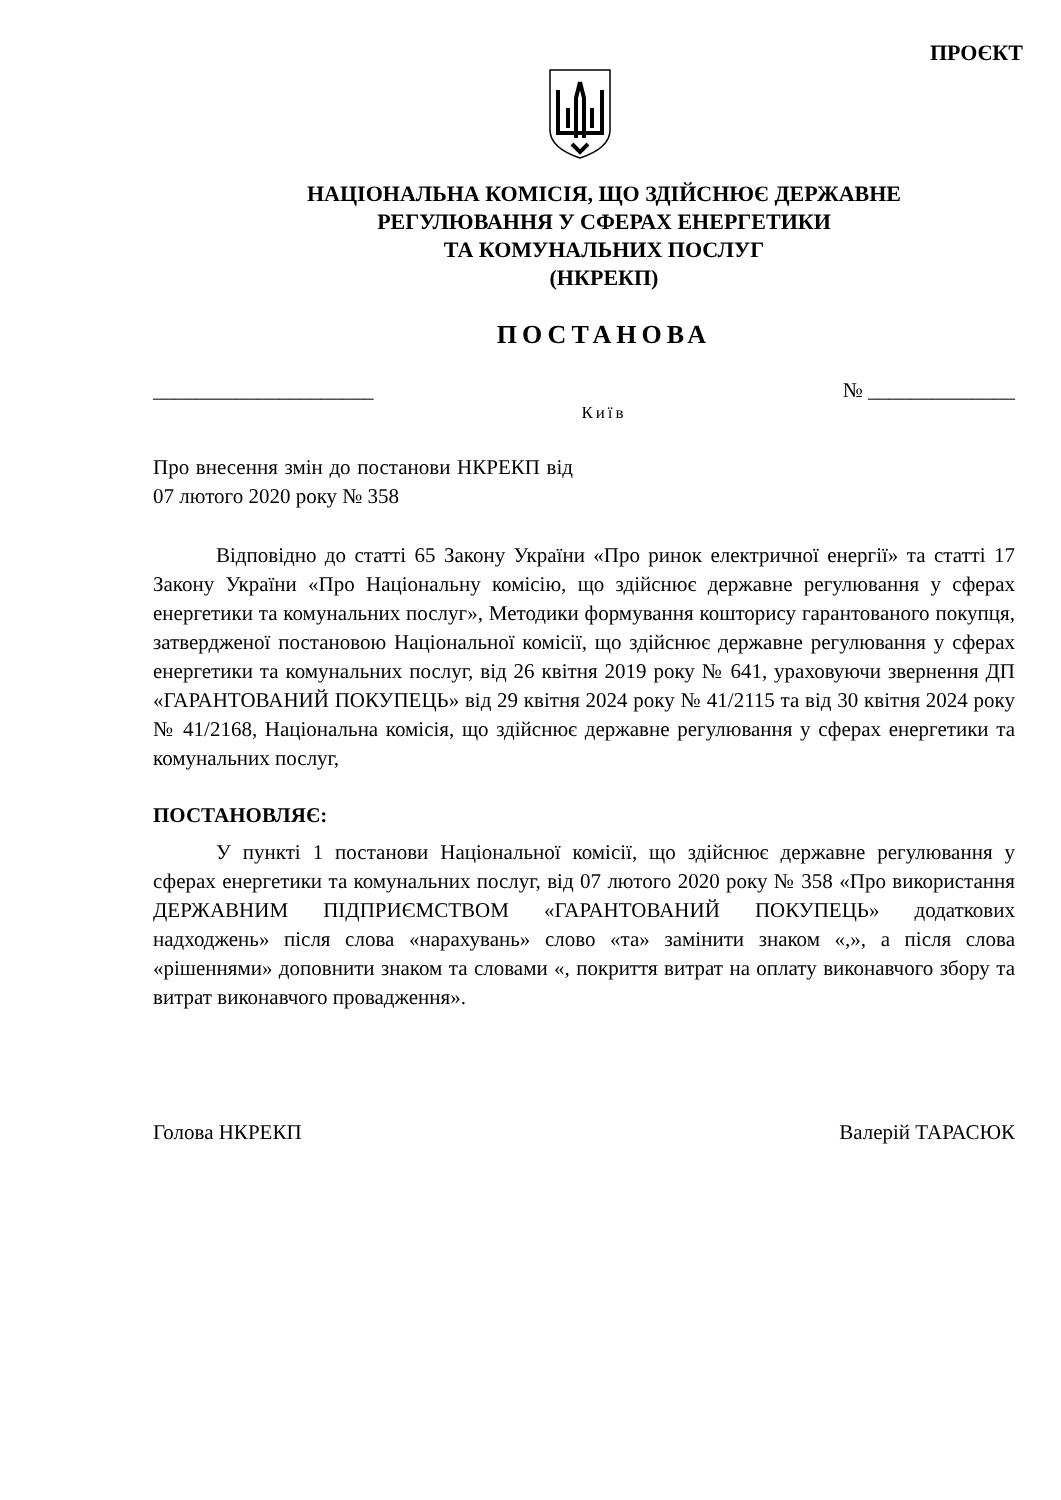ПРОЄКТ
НАЦІОНАЛЬНА КОМІСІЯ, ЩО ЗДІЙСНЮЄ ДЕРЖАВНЕ
РЕГУЛЮВАННЯ У СФЕРАХ ЕНЕРГЕТИКИ
ТА КОМУНАЛЬНИХ ПОСЛУГ
(НКРЕКП)
ПОСТАНОВА
_____________________ № ______________
Київ
Про внесення змін до постанови НКРЕКП від 07 лютого 2020 року № 358
Відповідно до статті 65 Закону України «Про ринок електричної енергії» та статті 17 Закону України «Про Національну комісію, що здійснює державне регулювання у сферах енергетики та комунальних послуг», Методики формування кошторису гарантованого покупця, затвердженої постановою Національної комісії, що здійснює державне регулювання у сферах енергетики та комунальних послуг, від 26 квітня 2019 року № 641, ураховуючи звернення ДП «ГАРАНТОВАНИЙ ПОКУПЕЦЬ» від 29 квітня 2024 року № 41/2115 та від 30 квітня 2024 року № 41/2168, Національна комісія, що здійснює державне регулювання у сферах енергетики та комунальних послуг,
ПОСТАНОВЛЯЄ:
У пункті 1 постанови Національної комісії, що здійснює державне регулювання у сферах енергетики та комунальних послуг, від 07 лютого 2020 року № 358 «Про використання ДЕРЖАВНИМ ПІДПРИЄМСТВОМ «ГАРАНТОВАНИЙ ПОКУПЕЦЬ» додаткових надходжень» після слова «нарахувань» слово «та» замінити знаком «,», а після слова «рішеннями» доповнити знаком та словами «, покриття витрат на оплату виконавчого збору та витрат виконавчого провадження».
Голова НКРЕКП Валерій ТАРАСЮК